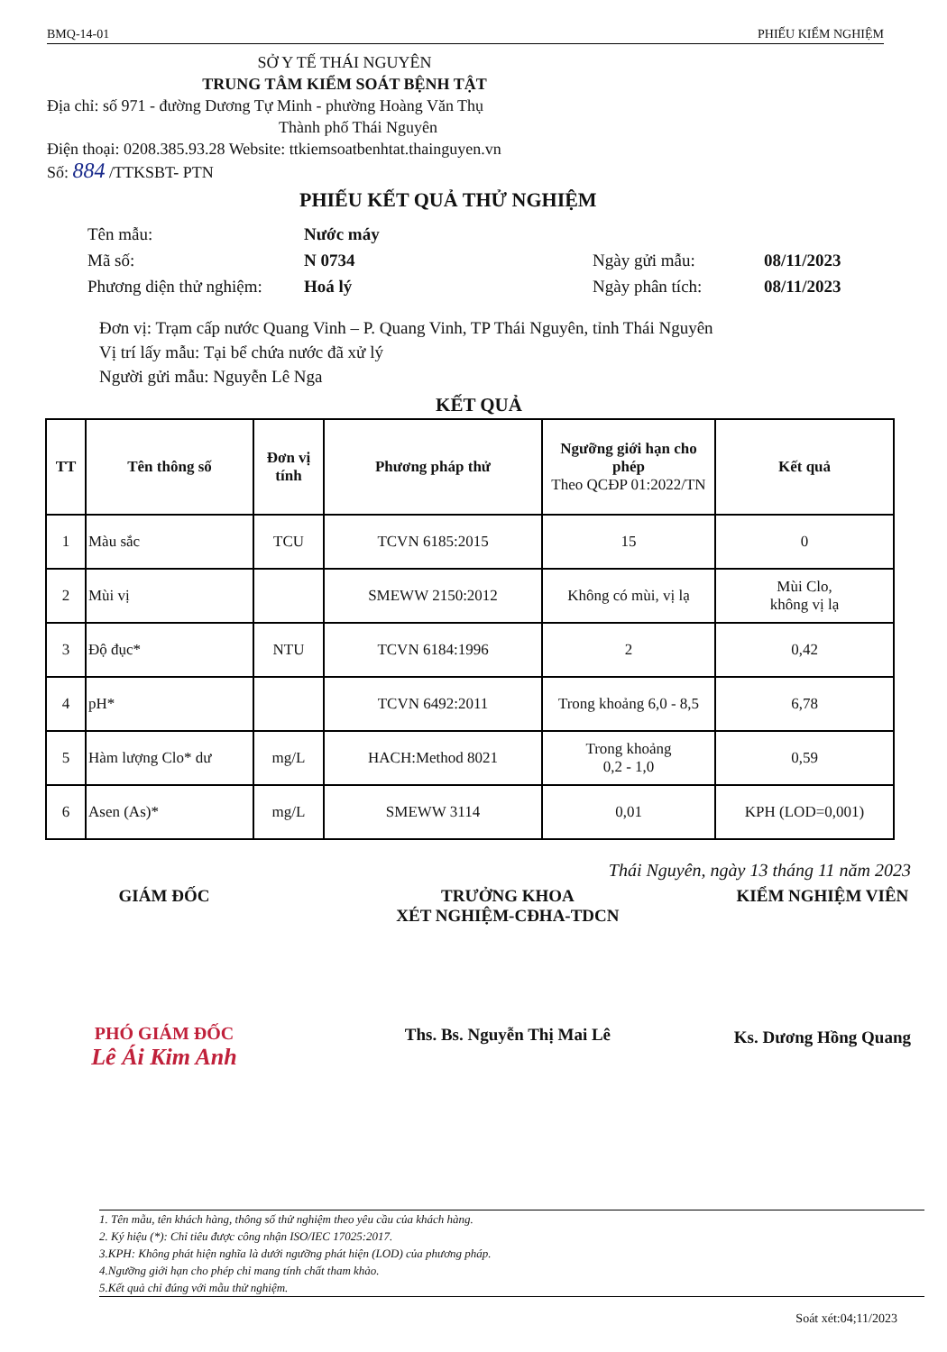BMQ-14-01 PHIẾU KIỂM NGHIỆM
SỞ Y TẾ THÁI NGUYÊN
TRUNG TÂM KIỂM SOÁT BỆNH TẬT
Địa chỉ: số 971 - đường Dương Tự Minh - phường Hoàng Văn Thụ
Thành phố Thái Nguyên
Điện thoại: 0208.385.93.28 Website: ttkiemsoatbenhtat.thainguyen.vn
Số: 884 /TTKSBT- PTN
PHIẾU KẾT QUẢ THỬ NGHIỆM
Tên mẫu: Nước máy Mã số: N 0734 Ngày gửi mẫu: 08/11/2023 Phương diện thử nghiệm: Hoá lý Ngày phân tích: 08/11/2023
Đơn vị: Trạm cấp nước Quang Vinh – P. Quang Vinh, TP Thái Nguyên, tỉnh Thái Nguyên
Vị trí lấy mẫu: Tại bể chứa nước đã xử lý
Người gửi mẫu: Nguyễn Lê Nga
KẾT QUẢ
| TT | Tên thông số | Đơn vị tính | Phương pháp thử | Ngưỡng giới hạn cho phép Theo QCĐP 01:2022/TN | Kết quả |
| --- | --- | --- | --- | --- | --- |
| 1 | Màu sắc | TCU | TCVN 6185:2015 | 15 | 0 |
| 2 | Mùi vị | | SMEWW 2150:2012 | Không có mùi, vị lạ | Mùi Clo, không vị lạ |
| 3 | Độ đục* | NTU | TCVN 6184:1996 | 2 | 0,42 |
| 4 | pH* | | TCVN 6492:2011 | Trong khoảng 6,0 - 8,5 | 6,78 |
| 5 | Hàm lượng Clo* dư | mg/L | HACH:Method 8021 | Trong khoảng 0,2 - 1,0 | 0,59 |
| 6 | Asen (As)* | mg/L | SMEWW 3114 | 0,01 | KPH (LOD=0,001) |
Thái Nguyên, ngày 13 tháng 11 năm 2023
GIÁM ĐỐC
PHÓ GIÁM ĐỐC
Lê Ái Kim Anh
TRƯỞNG KHOA
XÉT NGHIỆM-CĐHA-TDCN
Ths. Bs. Nguyễn Thị Mai Lê
KIỂM NGHIỆM VIÊN
Ks. Dương Hồng Quang
1. Tên mẫu, tên khách hàng, thông số thử nghiệm theo yêu cầu của khách hàng.
2. Ký hiệu (*): Chỉ tiêu được công nhận ISO/IEC 17025:2017.
3.KPH: Không phát hiện nghĩa là dưới ngưỡng phát hiện (LOD) của phương pháp.
4.Ngưỡng giới hạn cho phép chỉ mang tính chất tham khảo.
5.Kết quả chỉ đúng với mẫu thử nghiệm.
Soát xét:04;11/2023